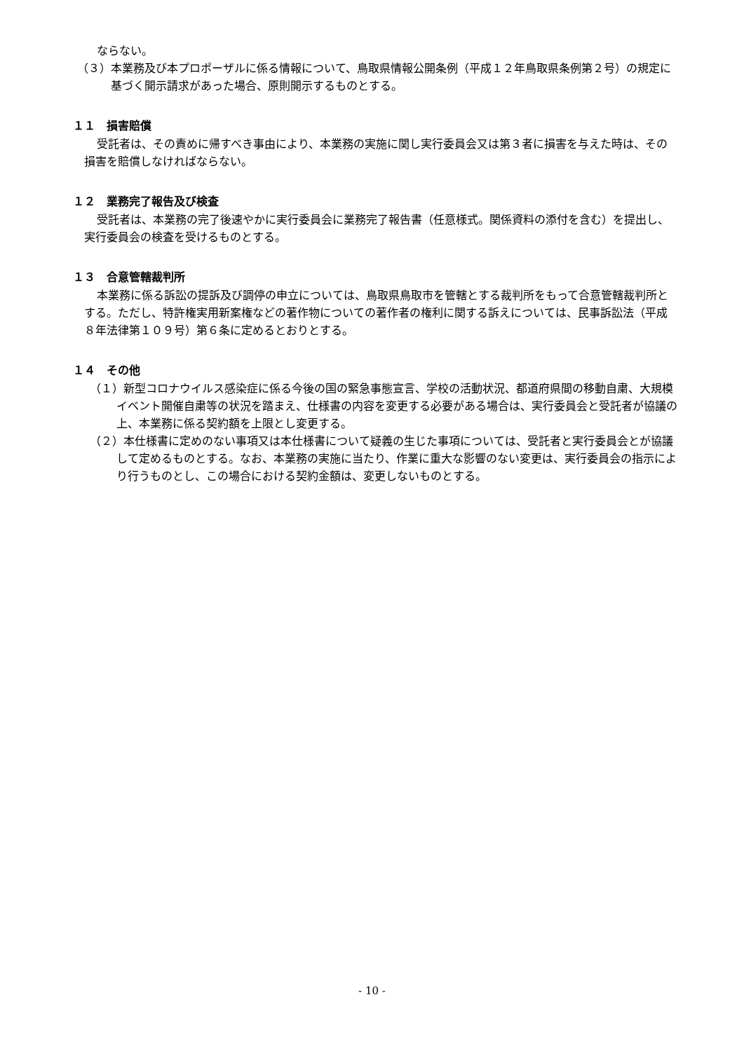ならない。
（３）本業務及び本プロポーザルに係る情報について、鳥取県情報公開条例（平成１２年鳥取県条例第２号）の規定に基づく開示請求があった場合、原則開示するものとする。
１１　損害賠償
受託者は、その責めに帰すべき事由により、本業務の実施に関し実行委員会又は第３者に損害を与えた時は、その損害を賠償しなければならない。
１２　業務完了報告及び検査
受託者は、本業務の完了後速やかに実行委員会に業務完了報告書（任意様式。関係資料の添付を含む）を提出し、実行委員会の検査を受けるものとする。
１３　合意管轄裁判所
本業務に係る訴訟の提訴及び調停の申立については、鳥取県鳥取市を管轄とする裁判所をもって合意管轄裁判所とする。ただし、特許権実用新案権などの著作物についての著作者の権利に関する訴えについては、民事訴訟法（平成８年法律第１０９号）第６条に定めるとおりとする。
１４　その他
（１）新型コロナウイルス感染症に係る今後の国の緊急事態宣言、学校の活動状況、都道府県間の移動自粛、大規模イベント開催自粛等の状況を踏まえ、仕様書の内容を変更する必要がある場合は、実行委員会と受託者が協議の上、本業務に係る契約額を上限とし変更する。
（２）本仕様書に定めのない事項又は本仕様書について疑義の生じた事項については、受託者と実行委員会とが協議して定めるものとする。なお、本業務の実施に当たり、作業に重大な影響のない変更は、実行委員会の指示により行うものとし、この場合における契約金額は、変更しないものとする。
- 10 -